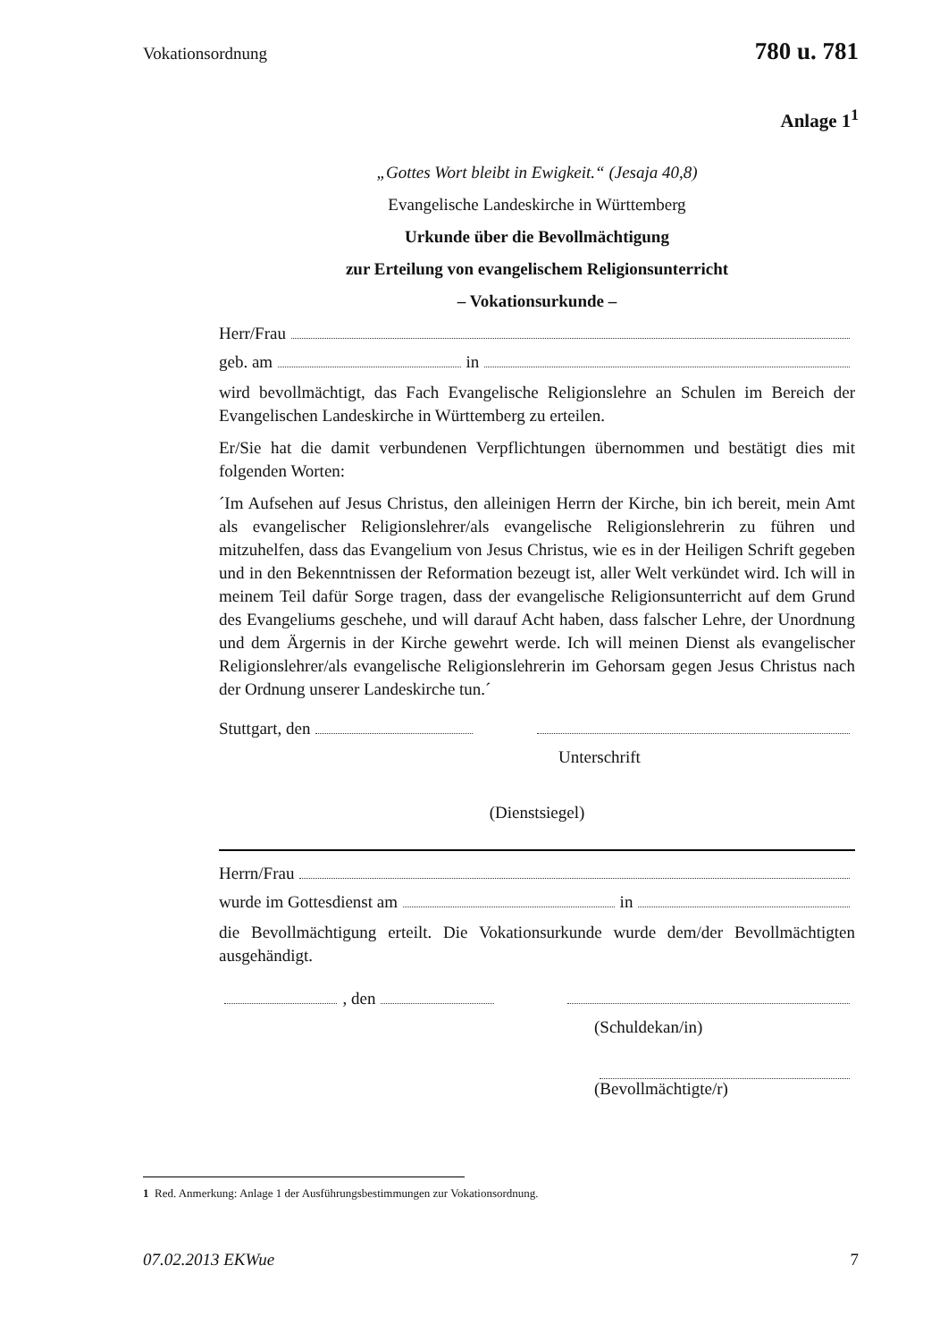Vokationsordnung 780 u. 781
Anlage 1<sup>1</sup>
„Gottes Wort bleibt in Ewigkeit.“ (Jesaja 40,8)
Evangelische Landeskirche in Württemberg
Urkunde über die Bevollmächtigung
zur Erteilung von evangelischem Religionsunterricht
– Vokationsurkunde –
Herr/Frau
geb. am in
wird bevollmächtigt, das Fach Evangelische Religionslehre an Schulen im Bereich der Evangelischen Landeskirche in Württemberg zu erteilen.
Er/Sie hat die damit verbundenen Verpflichtungen übernommen und bestätigt dies mit folgenden Worten:
´Im Aufsehen auf Jesus Christus, den alleinigen Herrn der Kirche, bin ich bereit, mein Amt als evangelischer Religionslehrer/als evangelische Religionslehrerin zu führen und mitzuhelfen, dass das Evangelium von Jesus Christus, wie es in der Heiligen Schrift gegeben und in den Bekenntnissen der Reformation bezeugt ist, aller Welt verkündet wird. Ich will in meinem Teil dafür Sorge tragen, dass der evangelische Religionsunterricht auf dem Grund des Evangeliums geschehe, und will darauf Acht haben, dass falscher Lehre, der Unordnung und dem Ärgernis in der Kirche gewehrt werde. Ich will meinen Dienst als evangelischer Religionslehrer/als evangelische Religionslehrerin im Gehorsam gegen Jesus Christus nach der Ordnung unserer Landeskirche tun.´
Stuttgart, den
Unterschrift
(Dienstsiegel)
Herrn/Frau
wurde im Gottesdienst am in
die Bevollmächtigung erteilt. Die Vokationsurkunde wurde dem/der Bevollmächtigten ausgehändigt.
, den
(Schuldekan/in)
(Bevollmächtigte/r)
1 Red. Anmerkung: Anlage 1 der Ausführungsbestimmungen zur Vokationsordnung.
07.02.2013 EKWue 7